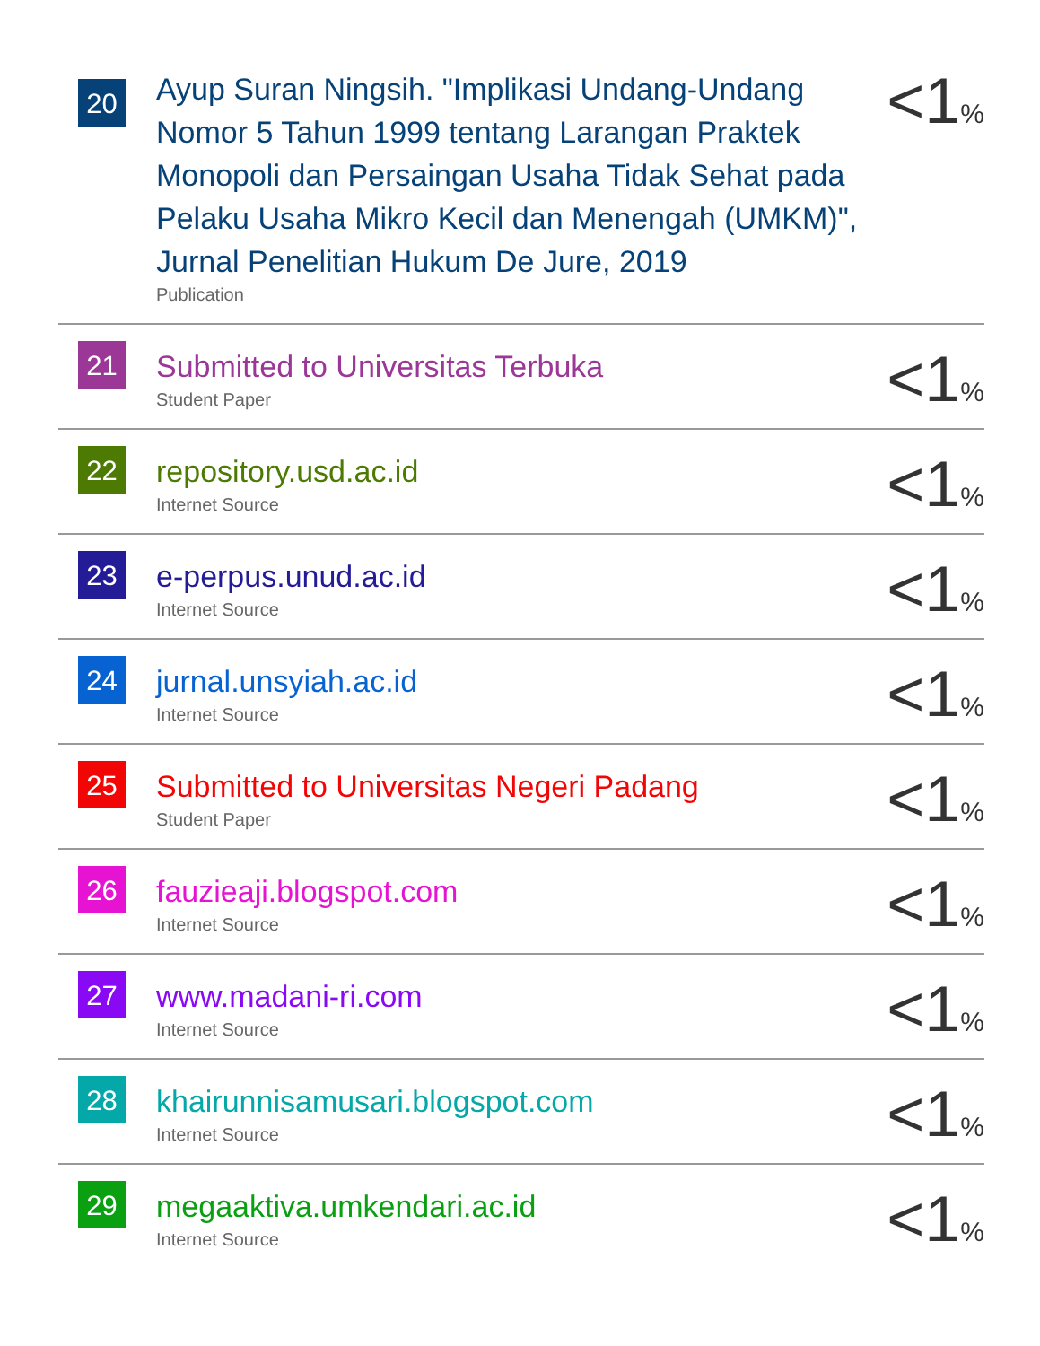| 20 | Ayup Suran Ningsih. "Implikasi Undang-Undang Nomor 5 Tahun 1999 tentang Larangan Praktek Monopoli dan Persaingan Usaha Tidak Sehat pada Pelaku Usaha Mikro Kecil dan Menengah (UMKM)", Jurnal Penelitian Hukum De Jure, 2019 Publication | <1 % |
| 21 | Submitted to Universitas Terbuka Student Paper | <1 % |
| 22 | repository.usd.ac.id Internet Source | <1 % |
| 23 | e-perpus.unud.ac.id Internet Source | <1 % |
| 24 | jurnal.unsyiah.ac.id Internet Source | <1 % |
| 25 | Submitted to Universitas Negeri Padang Student Paper | <1 % |
| 26 | fauzieaji.blogspot.com Internet Source | <1 % |
| 27 | www.madani-ri.com Internet Source | <1 % |
| 28 | khairunnisamusari.blogspot.com Internet Source | <1 % |
| 29 | megaaktiva.umkendari.ac.id Internet Source | <1 % |